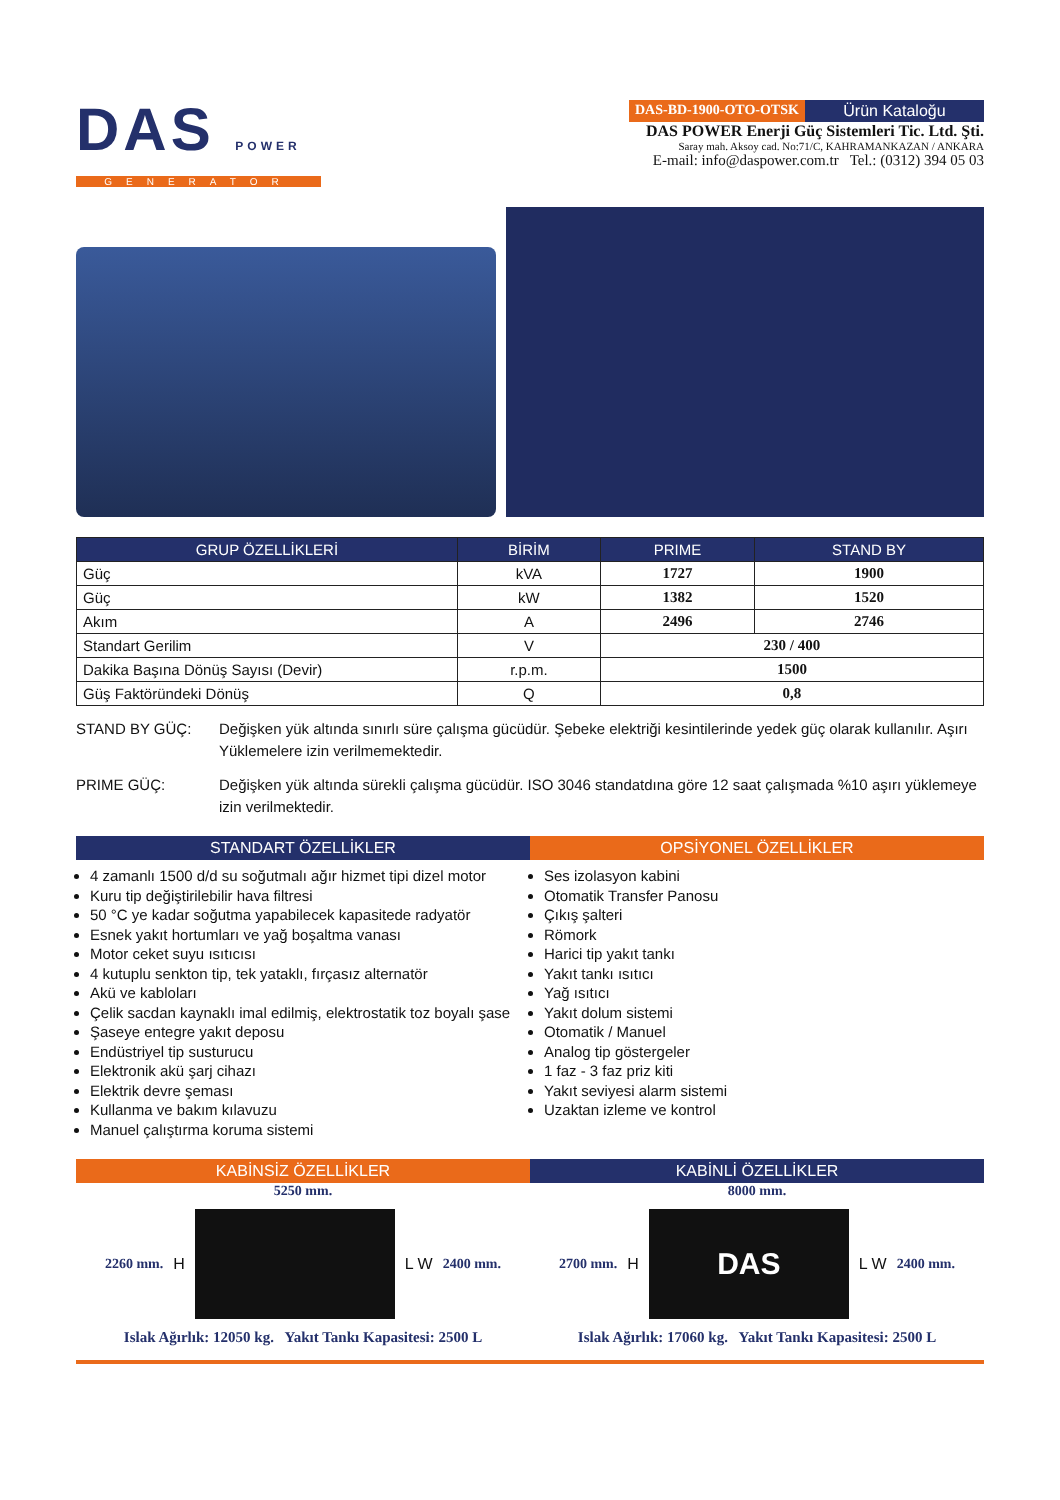DAS POWER
GENERATOR
DAS-BD-1900-OTO-OTSK Ürün Kataloğu
DAS POWER Enerji Güç Sistemleri Tic. Ltd. Şti.
Saray mah. Aksoy cad. No:71/C, KAHRAMANKAZAN / ANKARA
E-mail: info@daspower.com.tr Tel.: (0312) 394 05 03
| GRUP ÖZELLİKLERİ | BİRİM | PRIME | STAND BY |
| --- | --- | --- | --- |
| Güç | kVA | 1727 | 1900 |
| Güç | kW | 1382 | 1520 |
| Akım | A | 2496 | 2746 |
| Standart Gerilim | V | 230 / 400 | |
| Dakika Başına Dönüş Sayısı (Devir) | r.p.m. | 1500 | |
| Güş Faktöründeki Dönüş | Q | 0,8 | |
STAND BY GÜÇ: Değişken yük altında sınırlı süre çalışma gücüdür. Şebeke elektriği kesintilerinde yedek güç olarak kullanılır. Aşırı Yüklemelere izin verilmemektedir.
PRIME GÜÇ: Değişken yük altında sürekli çalışma gücüdür. ISO 3046 standatdına göre 12 saat çalışmada %10 aşırı yüklemeye izin verilmektedir.
STANDART ÖZELLİKLER
4 zamanlı 1500 d/d su soğutmalı ağır hizmet tipi dizel motor
Kuru tip değiştirilebilir hava filtresi
50 °C ye kadar soğutma yapabilecek kapasitede radyatör
Esnek yakıt hortumları ve yağ boşaltma vanası
Motor ceket suyu ısıtıcısı
4 kutuplu senkton tip, tek yataklı, fırçasız alternatör
Akü ve kabloları
Çelik sacdan kaynaklı imal edilmiş, elektrostatik toz boyalı şase
Şaseye entegre yakıt deposu
Endüstriyel tip susturucu
Elektronik akü şarj cihazı
Elektrik devre şeması
Kullanma ve bakım kılavuzu
Manuel çalıştırma koruma sistemi
OPSİYONEL ÖZELLİKLER
Ses izolasyon kabini
Otomatik Transfer Panosu
Çıkış şalteri
Römork
Harici tip yakıt tankı
Yakıt tankı ısıtıcı
Yağ ısıtıcı
Yakıt dolum sistemi
Otomatik / Manuel
Analog tip göstergeler
1 faz - 3 faz priz kiti
Yakıt seviyesi alarm sistemi
Uzaktan izleme ve kontrol
KABİNSİZ ÖZELLİKLER
5250 mm.
2260 mm. H L W 2400 mm.
Islak Ağırlık: 12050 kg. Yakıt Tankı Kapasitesi: 2500 L
KABİNLİ ÖZELLİKLER
8000 mm.
2700 mm. H
DAS
L W 2400 mm.
Islak Ağırlık: 17060 kg. Yakıt Tankı Kapasitesi: 2500 L